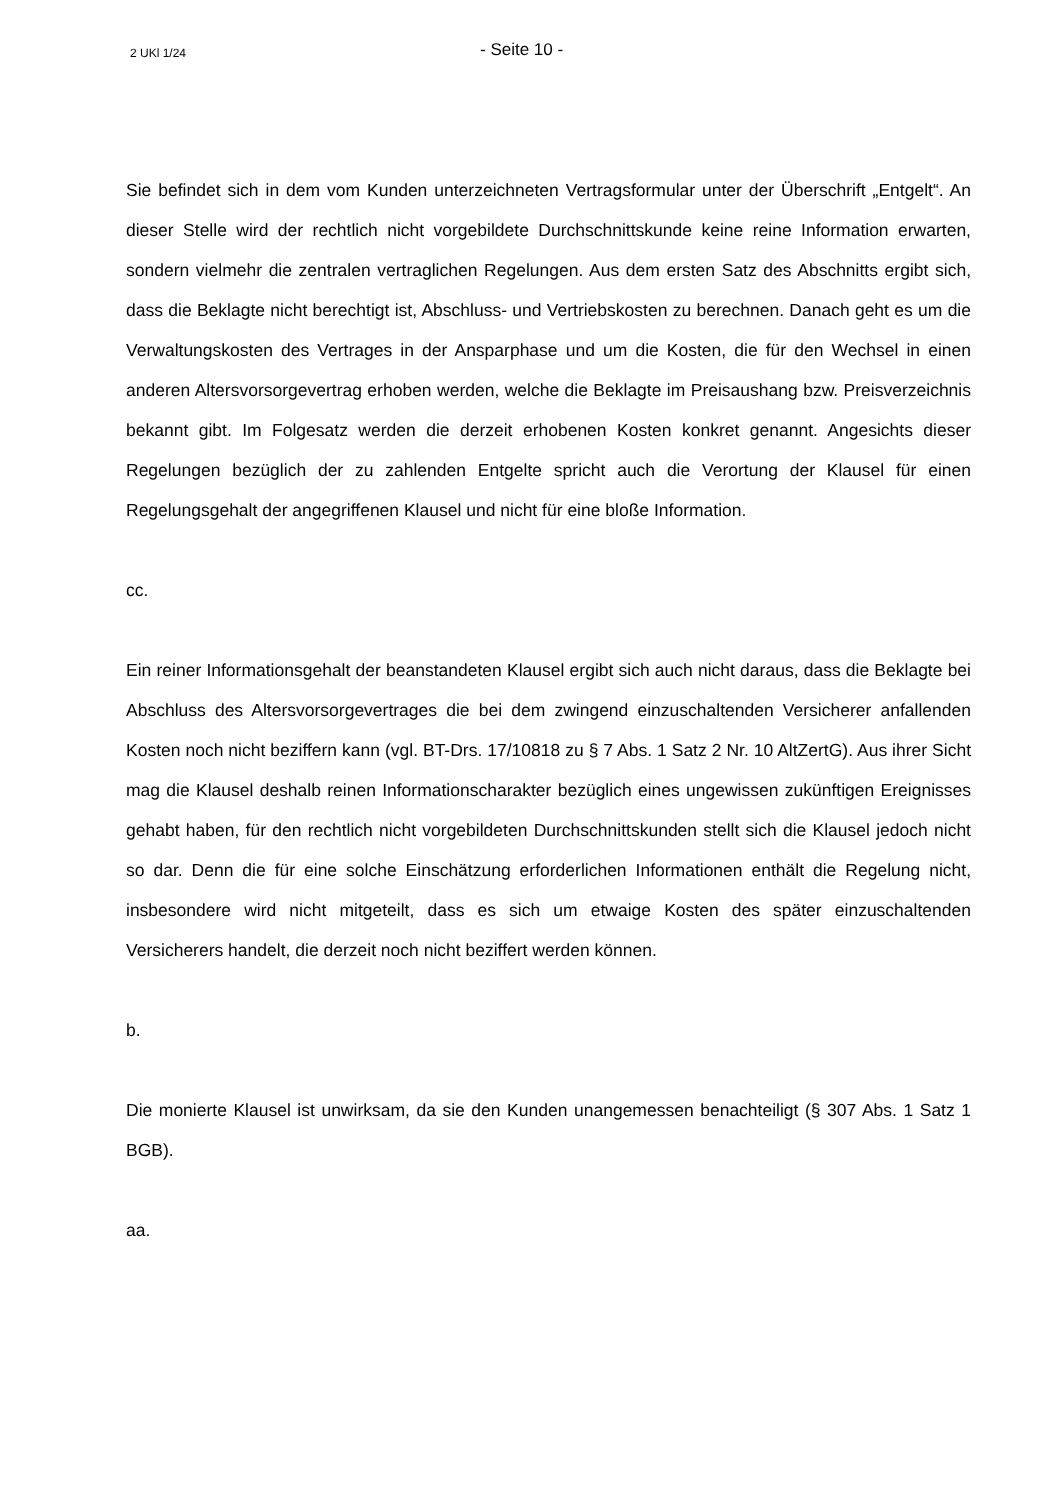2 UKl 1/24
- Seite 10 -
Sie befindet sich in dem vom Kunden unterzeichneten Vertragsformular unter der Überschrift „Entgelt“. An dieser Stelle wird der rechtlich nicht vorgebildete Durchschnittskunde keine reine Information erwarten, sondern vielmehr die zentralen vertraglichen Regelungen. Aus dem ersten Satz des Abschnitts ergibt sich, dass die Beklagte nicht berechtigt ist, Abschluss- und Vertriebskosten zu berechnen. Danach geht es um die Verwaltungskosten des Vertrages in der Ansparphase und um die Kosten, die für den Wechsel in einen anderen Altersvorsorgevertrag erhoben werden, welche die Beklagte im Preisaushang bzw. Preisverzeichnis bekannt gibt. Im Folgesatz werden die derzeit erhobenen Kosten konkret genannt. Angesichts dieser Regelungen bezüglich der zu zahlenden Entgelte spricht auch die Verortung der Klausel für einen Regelungsgehalt der angegriffenen Klausel und nicht für eine bloße Information.
cc.
Ein reiner Informationsgehalt der beanstandeten Klausel ergibt sich auch nicht daraus, dass die Beklagte bei Abschluss des Altersvorsorgevertrages die bei dem zwingend einzuschaltenden Versicherer anfallenden Kosten noch nicht beziffern kann (vgl. BT-Drs. 17/10818 zu § 7 Abs. 1 Satz 2 Nr. 10 AltZertG). Aus ihrer Sicht mag die Klausel deshalb reinen Informationscharakter bezüglich eines ungewissen zukünftigen Ereignisses gehabt haben, für den rechtlich nicht vorgebildeten Durchschnittskunden stellt sich die Klausel jedoch nicht so dar. Denn die für eine solche Einschätzung erforderlichen Informationen enthält die Regelung nicht, insbesondere wird nicht mitgeteilt, dass es sich um etwaige Kosten des später einzuschaltenden Versicherers handelt, die derzeit noch nicht beziffert werden können.
b.
Die monierte Klausel ist unwirksam, da sie den Kunden unangemessen benachteiligt (§ 307 Abs. 1 Satz 1 BGB).
aa.